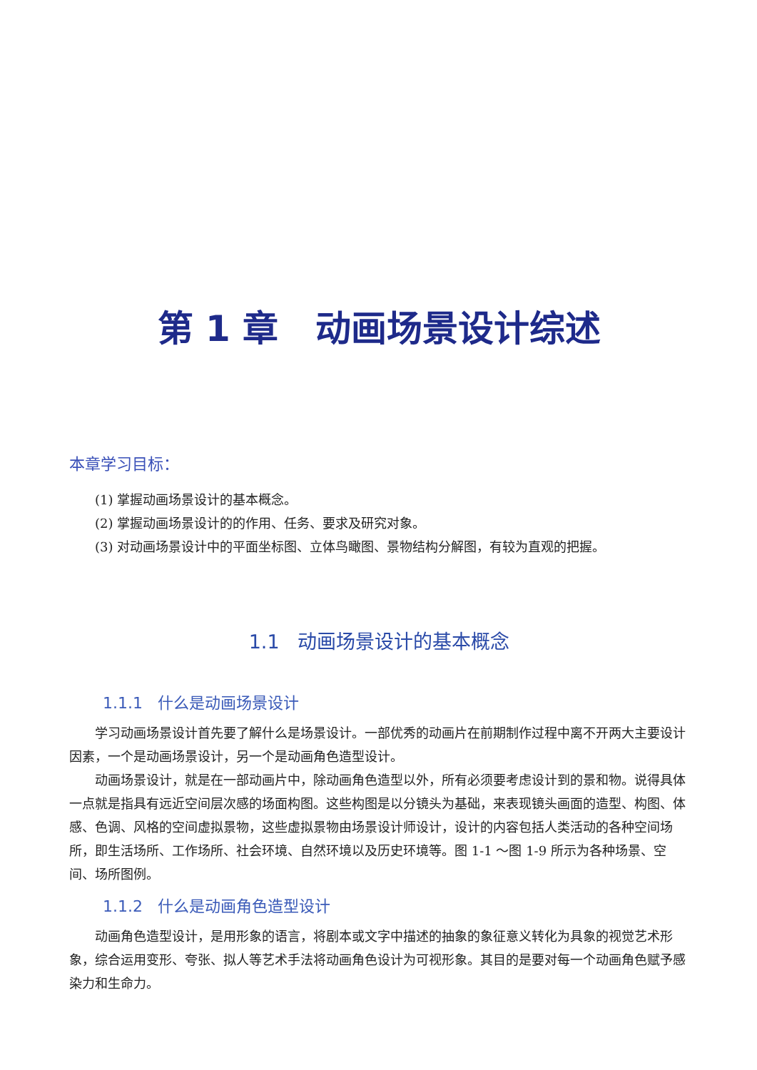第 1 章 动画场景设计综述
本章学习目标：
(1) 掌握动画场景设计的基本概念。
(2) 掌握动画场景设计的的作用、任务、要求及研究对象。
(3) 对动画场景设计中的平面坐标图、立体鸟瞰图、景物结构分解图，有较为直观的把握。
1.1 动画场景设计的基本概念
1.1.1 什么是动画场景设计
学习动画场景设计首先要了解什么是场景设计。一部优秀的动画片在前期制作过程中离不开两大主要设计因素，一个是动画场景设计，另一个是动画角色造型设计。
动画场景设计，就是在一部动画片中，除动画角色造型以外，所有必须要考虑设计到的景和物。说得具体一点就是指具有远近空间层次感的场面构图。这些构图是以分镜头为基础，来表现镜头画面的造型、构图、体感、色调、风格的空间虚拟景物，这些虚拟景物由场景设计师设计，设计的内容包括人类活动的各种空间场所，即生活场所、工作场所、社会环境、自然环境以及历史环境等。图 1-1 ～图 1-9 所示为各种场景、空间、场所图例。
1.1.2 什么是动画角色造型设计
动画角色造型设计，是用形象的语言，将剧本或文字中描述的抽象的象征意义转化为具象的视觉艺术形象，综合运用变形、夸张、拟人等艺术手法将动画角色设计为可视形象。其目的是要对每一个动画角色赋予感染力和生命力。